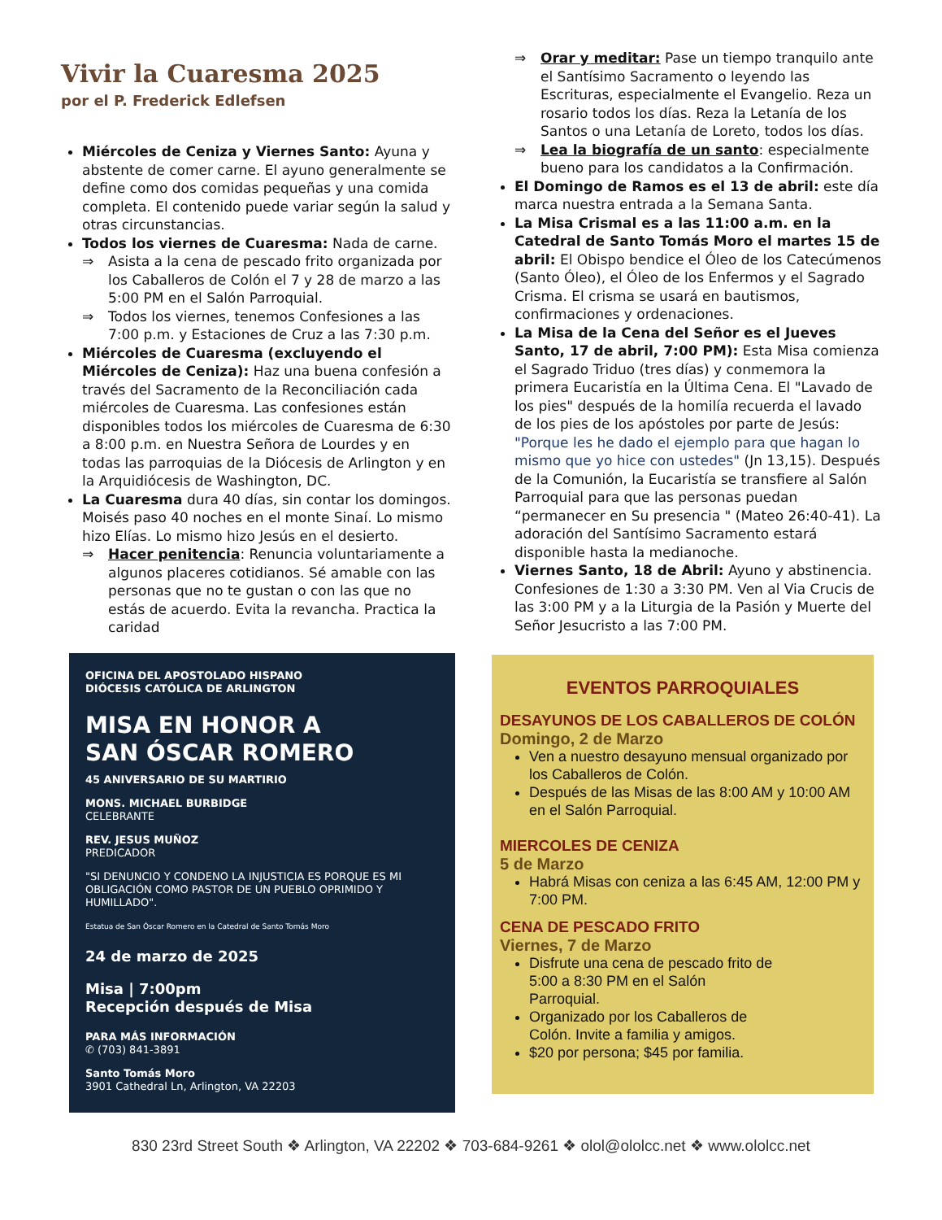Vivir la Cuaresma 2025
por el P. Frederick Edlefsen
Miércoles de Ceniza y Viernes Santo: Ayuna y abstente de comer carne. El ayuno generalmente se define como dos comidas pequeñas y una comida completa. El contenido puede variar según la salud y otras circunstancias.
Todos los viernes de Cuaresma: Nada de carne.
⇒ Asista a la cena de pescado frito organizada por los Caballeros de Colón el 7 y 28 de marzo a las 5:00 PM en el Salón Parroquial.
⇒ Todos los viernes, tenemos Confesiones a las 7:00 p.m. y Estaciones de Cruz a las 7:30 p.m.
Miércoles de Cuaresma (excluyendo el Miércoles de Ceniza): Haz una buena confesión a través del Sacramento de la Reconciliación cada miércoles de Cuaresma. Las confesiones están disponibles todos los miércoles de Cuaresma de 6:30 a 8:00 p.m. en Nuestra Señora de Lourdes y en todas las parroquias de la Diócesis de Arlington y en la Arquidiócesis de Washington, DC.
La Cuaresma dura 40 días, sin contar los domingos. Moisés paso 40 noches en el monte Sinaí. Lo mismo hizo Elías. Lo mismo hizo Jesús en el desierto.
⇒ Hacer penitencia: Renuncia voluntariamente a algunos placeres cotidianos. Sé amable con las personas que no te gustan o con las que no estás de acuerdo. Evita la revancha. Practica la caridad
OFICINA DEL APOSTOLADO HISPANO
DIÓCESIS CATÓLICA DE ARLINGTON
MISA EN HONOR A
SAN ÓSCAR ROMERO
45 ANIVERSARIO DE SU MARTIRIO
MONS. MICHAEL BURBIDGE
CELEBRANTE
REV. JESUS MUÑOZ
PREDICADOR
"SI DENUNCIO Y CONDENO LA INJUSTICIA ES PORQUE ES MI OBLIGACIÓN COMO PASTOR DE UN PUEBLO OPRIMIDO Y HUMILLADO".
Estatua de San Óscar Romero en la Catedral de Santo Tomás Moro
24 de marzo de 2025
Misa | 7:00pm
Recepción después de Misa
PARA MÁS INFORMACIÓN
✆ (703) 841-3891
Santo Tomás Moro
3901 Cathedral Ln, Arlington, VA 22203
⇒ Orar y meditar: Pase un tiempo tranquilo ante el Santísimo Sacramento o leyendo las Escrituras, especialmente el Evangelio. Reza un rosario todos los días. Reza la Letanía de los Santos o una Letanía de Loreto, todos los días.
⇒ Lea la biografía de un santo: especialmente bueno para los candidatos a la Confirmación.
El Domingo de Ramos es el 13 de abril: este día marca nuestra entrada a la Semana Santa.
La Misa Crismal es a las 11:00 a.m. en la Catedral de Santo Tomás Moro el martes 15 de abril: El Obispo bendice el Óleo de los Catecúmenos (Santo Óleo), el Óleo de los Enfermos y el Sagrado Crisma. El crisma se usará en bautismos, confirmaciones y ordenaciones.
La Misa de la Cena del Señor es el Jueves Santo, 17 de abril, 7:00 PM): Esta Misa comienza el Sagrado Triduo (tres días) y conmemora la primera Eucaristía en la Última Cena. El "Lavado de los pies" después de la homilía recuerda el lavado de los pies de los apóstoles por parte de Jesús: "Porque les he dado el ejemplo para que hagan lo mismo que yo hice con ustedes" (Jn 13,15). Después de la Comunión, la Eucaristía se transfiere al Salón Parroquial para que las personas puedan “permanecer en Su presencia " (Mateo 26:40-41). La adoración del Santísimo Sacramento estará disponible hasta la medianoche.
Viernes Santo, 18 de Abril: Ayuno y abstinencia. Confesiones de 1:30 a 3:30 PM. Ven al Via Crucis de las 3:00 PM y a la Liturgia de la Pasión y Muerte del Señor Jesucristo a las 7:00 PM.
EVENTOS PARROQUIALES
DESAYUNOS DE LOS CABALLEROS DE COLÓN
Domingo, 2 de Marzo
Ven a nuestro desayuno mensual organizado por los Caballeros de Colón.
Después de las Misas de las 8:00 AM y 10:00 AM en el Salón Parroquial.
MIERCOLES DE CENIZA
5 de Marzo
Habrá Misas con ceniza a las 6:45 AM, 12:00 PM y 7:00 PM.
CENA DE PESCADO FRITO
Viernes, 7 de Marzo
Disfrute una cena de pescado frito de 5:00 a 8:30 PM en el Salón Parroquial.
Organizado por los Caballeros de Colón. Invite a familia y amigos.
$20 por persona; $45 por familia.
830 23rd Street South ❖ Arlington, VA 22202 ❖ 703-684-9261 ❖ olol@ololcc.net ❖ www.ololcc.net